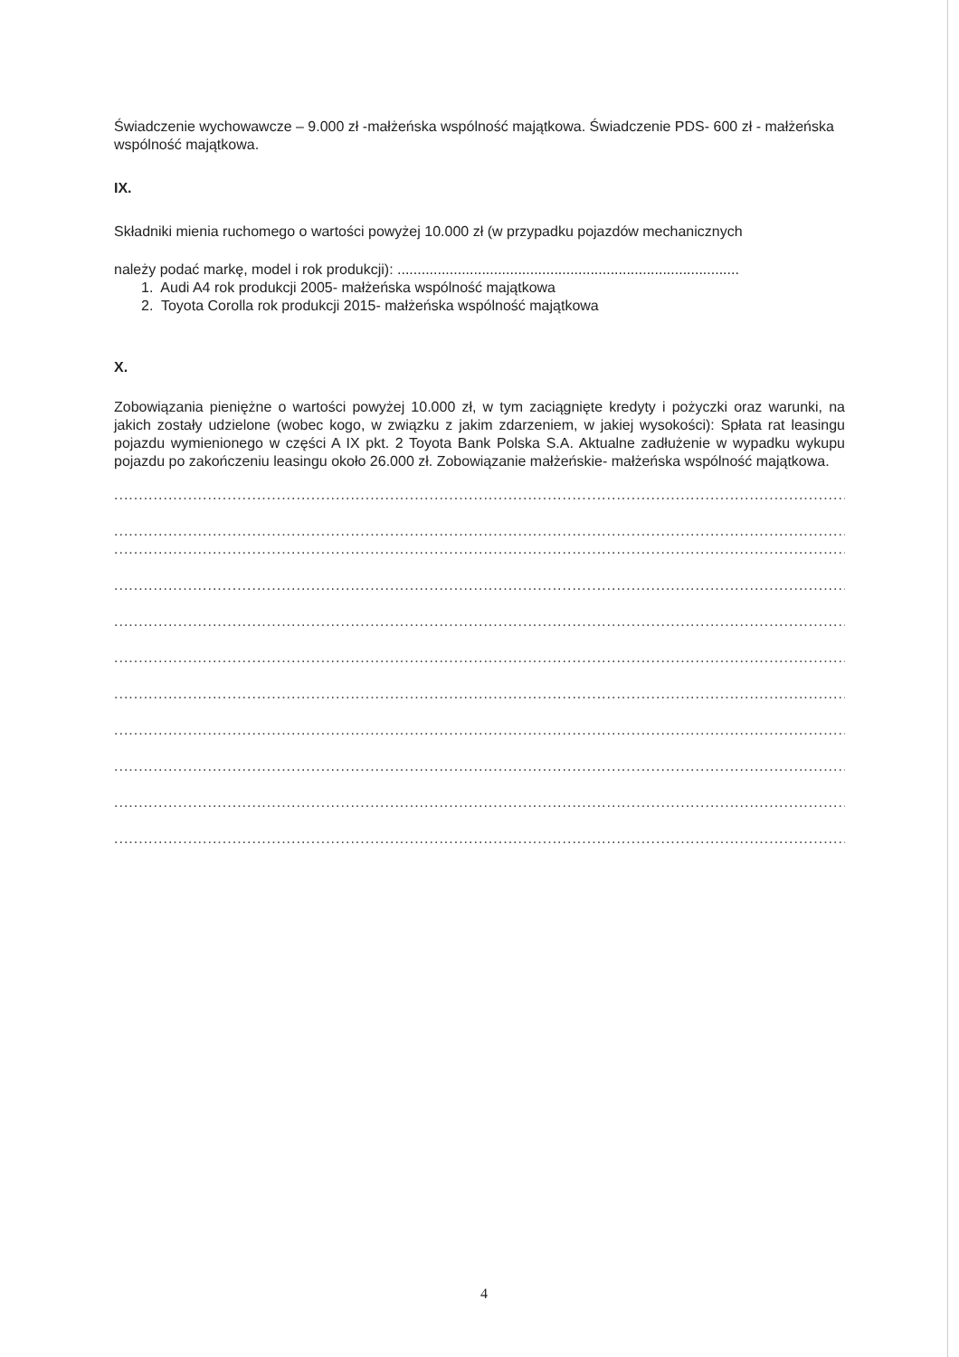Świadczenie wychowawcze – 9.000 zł -małżeńska wspólność majątkowa. Świadczenie PDS- 600 zł - małżeńska wspólność majątkowa.
IX.
Składniki mienia ruchomego o wartości powyżej 10.000 zł (w przypadku pojazdów mechanicznych
należy podać markę, model i rok produkcji): .....................................................................................
1. Audi A4 rok produkcji 2005- małżeńska wspólność majątkowa
2. Toyota Corolla rok produkcji 2015- małżeńska wspólność majątkowa
X.
Zobowiązania pieniężne o wartości powyżej 10.000 zł, w tym zaciągnięte kredyty i pożyczki oraz warunki, na jakich zostały udzielone (wobec kogo, w związku z jakim zdarzeniem, w jakiej wysokości): Spłata rat leasingu pojazdu wymienionego w części A IX pkt. 2 Toyota Bank Polska S.A. Aktualne zadłużenie w wypadku wykupu pojazdu po zakończeniu leasingu około 26.000 zł. Zobowiązanie małżeńskie- małżeńska wspólność majątkowa.
..................................................................................................................................................................
..................................................................................................................................................................
..................................................................................................................................................................
..................................................................................................................................................................
..................................................................................................................................................................
..................................................................................................................................................................
..................................................................................................................................................................
..................................................................................................................................................................
..................................................................................................................................................................
..................................................................................................................................................................
..................................................................................................................................................................
4